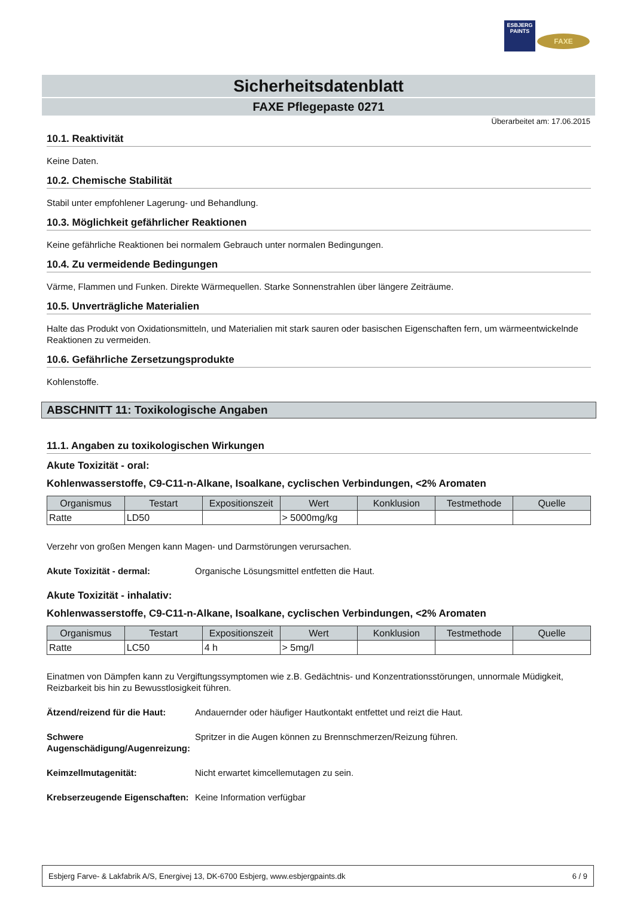ESBJERG
PAINTS
FAXE
Sicherheitsdatenblatt
FAXE Pflegepaste 0271
Überarbeitet am: 17.06.2015
10.1. Reaktivität
Keine Daten.
10.2. Chemische Stabilität
Stabil unter empfohlener Lagerung- und Behandlung.
10.3. Möglichkeit gefährlicher Reaktionen
Keine gefährliche Reaktionen bei normalem Gebrauch unter normalen Bedingungen.
10.4. Zu vermeidende Bedingungen
Värme, Flammen und Funken. Direkte Wärmequellen. Starke Sonnenstrahlen über längere Zeiträume.
10.5. Unverträgliche Materialien
Halte das Produkt von Oxidationsmitteln, und Materialien mit stark sauren oder basischen Eigenschaften fern, um wärmeentwickelnde Reaktionen zu vermeiden.
10.6. Gefährliche Zersetzungsprodukte
Kohlenstoffe.
ABSCHNITT 11: Toxikologische Angaben
11.1. Angaben zu toxikologischen Wirkungen
Akute Toxizität - oral:
Kohlenwasserstoffe, C9-C11-n-Alkane, Isoalkane, cyclischen Verbindungen, <2% Aromaten
| Organismus | Testart | Expositionszeit | Wert | Konklusion | Testmethode | Quelle |
| --- | --- | --- | --- | --- | --- | --- |
| Ratte | LD50 | | > 5000mg/kg | | | |
Verzehr von großen Mengen kann Magen- und Darmstörungen verursachen.
Akute Toxizität - dermal: Organische Lösungsmittel entfetten die Haut.
Akute Toxizität - inhalativ:
Kohlenwasserstoffe, C9-C11-n-Alkane, Isoalkane, cyclischen Verbindungen, <2% Aromaten
| Organismus | Testart | Expositionszeit | Wert | Konklusion | Testmethode | Quelle |
| --- | --- | --- | --- | --- | --- | --- |
| Ratte | LC50 | 4 h | > 5mg/l | | | |
Einatmen von Dämpfen kann zu Vergiftungssymptomen wie z.B. Gedächtnis- und Konzentrationsstörungen, unnormale Müdigkeit, Reizbarkeit bis hin zu Bewusstlosigkeit führen.
Ätzend/reizend für die Haut: Andauernder oder häufiger Hautkontakt entfettet und reizt die Haut.
Schwere Augenschädigung/Augenreizung: Spritzer in die Augen können zu Brennschmerzen/Reizung führen.
Keimzellmutagenität: Nicht erwartet kimcellemutagen zu sein.
Krebserzeugende Eigenschaften: Keine Information verfügbar
Esbjerg Farve- & Lakfabrik A/S, Energivej 13, DK-6700 Esbjerg, www.esbjergpaints.dk 6 / 9